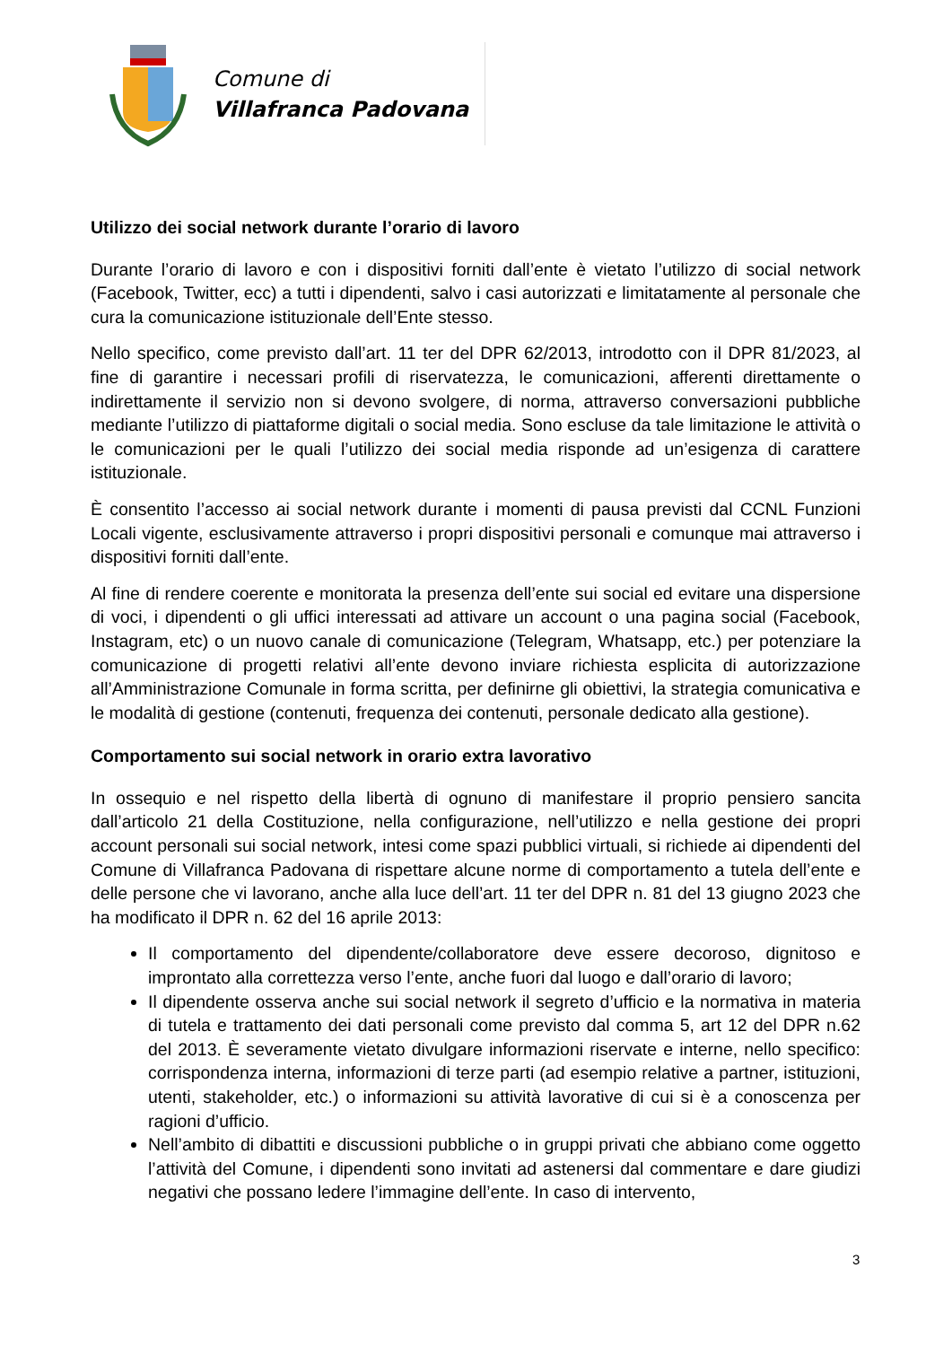Comune di
Villafranca Padovana
Utilizzo dei social network durante l’orario di lavoro
Durante l’orario di lavoro e con i dispositivi forniti dall’ente è vietato l’utilizzo di social network (Facebook, Twitter, ecc) a tutti i dipendenti, salvo i casi autorizzati e limitatamente al personale che cura la comunicazione istituzionale dell’Ente stesso.
Nello specifico, come previsto dall’art. 11 ter del DPR 62/2013, introdotto con il DPR 81/2023, al fine di garantire i necessari profili di riservatezza, le comunicazioni, afferenti direttamente o indirettamente il servizio non si devono svolgere, di norma, attraverso conversazioni pubbliche mediante l’utilizzo di piattaforme digitali o social media. Sono escluse da tale limitazione le attività o le comunicazioni per le quali l’utilizzo dei social media risponde ad un’esigenza di carattere istituzionale.
È consentito l’accesso ai social network durante i momenti di pausa previsti dal CCNL Funzioni Locali vigente, esclusivamente attraverso i propri dispositivi personali e comunque mai attraverso i dispositivi forniti dall’ente.
Al fine di rendere coerente e monitorata la presenza dell’ente sui social ed evitare una dispersione di voci, i dipendenti o gli uffici interessati ad attivare un account o una pagina social (Facebook, Instagram, etc) o un nuovo canale di comunicazione (Telegram, Whatsapp, etc.) per potenziare la comunicazione di progetti relativi all’ente devono inviare richiesta esplicita di autorizzazione all’Amministrazione Comunale in forma scritta, per definirne gli obiettivi, la strategia comunicativa e le modalità di gestione (contenuti, frequenza dei contenuti, personale dedicato alla gestione).
Comportamento sui social network in orario extra lavorativo
In ossequio e nel rispetto della libertà di ognuno di manifestare il proprio pensiero sancita dall’articolo 21 della Costituzione, nella configurazione, nell’utilizzo e nella gestione dei propri account personali sui social network, intesi come spazi pubblici virtuali, si richiede ai dipendenti del Comune di Villafranca Padovana di rispettare alcune norme di comportamento a tutela dell’ente e delle persone che vi lavorano, anche alla luce dell’art. 11 ter del DPR n. 81 del 13 giugno 2023 che ha modificato il DPR n. 62 del 16 aprile 2013:
Il comportamento del dipendente/collaboratore deve essere decoroso, dignitoso e improntato alla correttezza verso l’ente, anche fuori dal luogo e dall’orario di lavoro;
Il dipendente osserva anche sui social network il segreto d’ufficio e la normativa in materia di tutela e trattamento dei dati personali come previsto dal comma 5, art 12 del DPR n.62 del 2013. È severamente vietato divulgare informazioni riservate e interne, nello specifico: corrispondenza interna, informazioni di terze parti (ad esempio relative a partner, istituzioni, utenti, stakeholder, etc.) o informazioni su attività lavorative di cui si è a conoscenza per ragioni d’ufficio.
Nell’ambito di dibattiti e discussioni pubbliche o in gruppi privati che abbiano come oggetto l’attività del Comune, i dipendenti sono invitati ad astenersi dal commentare e dare giudizi negativi che possano ledere l’immagine dell’ente. In caso di intervento,
3